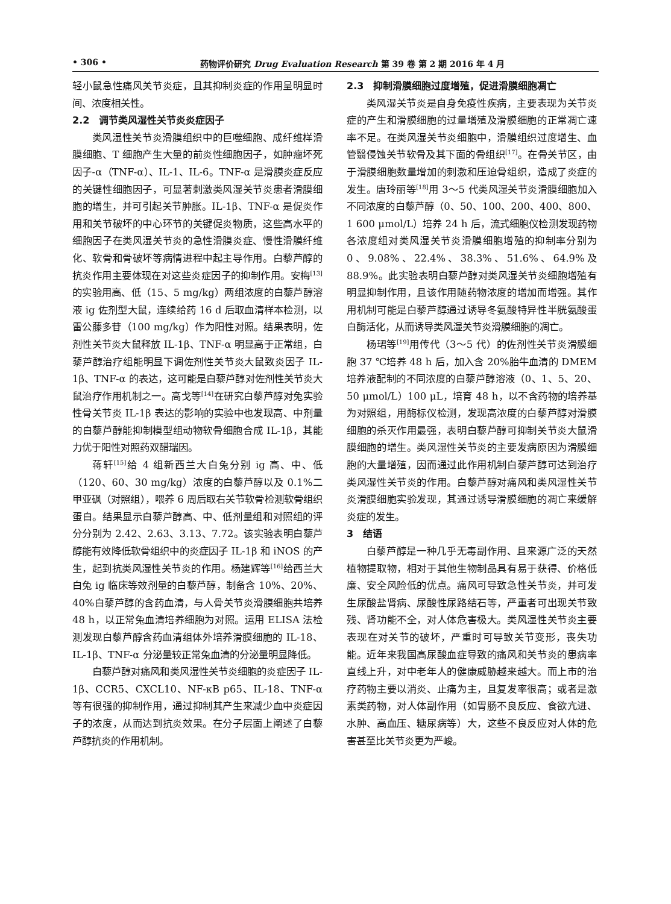• 306 • 药物评价研究 Drug Evaluation Research 第 39 卷 第 2 期 2016 年 4 月
轻小鼠急性痛风关节炎症，且其抑制炎症的作用呈明显时间、浓度相关性。
2.2　调节类风湿性关节炎炎症因子
类风湿性关节炎滑膜组织中的巨噬细胞、成纤维样滑膜细胞、T 细胞产生大量的前炎性细胞因子，如肿瘤坏死因子-α（TNF-α）、IL-1、IL-6。TNF-α 是滑膜炎症反应的关键性细胞因子，可显著刺激类风湿关节炎患者滑膜细胞的增生，并可引起关节肿胀。IL-1β、TNF-α 是促炎作用和关节破坏的中心环节的关键促炎物质，这些高水平的细胞因子在类风湿关节炎的急性滑膜炎症、慢性滑膜纤维化、软骨和骨破坏等病情进程中起主导作用。白藜芦醇的抗炎作用主要体现在对这些炎症因子的抑制作用。安梅<sup>[13]</sup>的实验用高、低（15、5 mg/kg）两组浓度的白藜芦醇溶液 ig 佐剂型大鼠，连续给药 16 d 后取血清样本检测，以雷公藤多苷（100 mg/kg）作为阳性对照。结果表明，佐剂性关节炎大鼠释放 IL-1β、TNF-α 明显高于正常组，白藜芦醇治疗组能明显下调佐剂性关节炎大鼠致炎因子 IL-1β、TNF-α 的表达，这可能是白藜芦醇对佐剂性关节炎大鼠治疗作用机制之一。高戈等<sup>[14]</sup>在研究白藜芦醇对兔实验性骨关节炎 IL-1β 表达的影响的实验中也发现高、中剂量的白藜芦醇能抑制模型组动物软骨细胞合成 IL-1β，其能力优于阳性对照药双醋瑞因。
蒋轩<sup>[15]</sup>给 4 组新西兰大白兔分别 ig 高、中、低（120、60、30 mg/kg）浓度的白藜芦醇以及 0.1%二甲亚砜（对照组），喂养 6 周后取右关节软骨检测软骨组织蛋白。结果显示白藜芦醇高、中、低剂量组和对照组的评分分别为 2.42、2.63、3.13、7.72。该实验表明白藜芦醇能有效降低软骨组织中的炎症因子 IL-1β 和 iNOS 的产生，起到抗类风湿性关节炎的作用。杨建辉等<sup>[16]</sup>给西兰大白兔 ig 临床等效剂量的白藜芦醇，制备含 10%、20%、40%白藜芦醇的含药血清，与人骨关节炎滑膜细胞共培养 48 h，以正常兔血清培养细胞为对照。运用 ELISA 法检测发现白藜芦醇含药血清组体外培养滑膜细胞的 IL-18、IL-1β、TNF-α 分泌量较正常兔血清的分泌量明显降低。
白藜芦醇对痛风和类风湿性关节炎细胞的炎症因子 IL-1β、CCR5、CXCL10、NF-κB p65、IL-18、TNF-α 等有很强的抑制作用，通过抑制其产生来减少血中炎症因子的浓度，从而达到抗炎效果。在分子层面上阐述了白藜芦醇抗炎的作用机制。
2.3　抑制滑膜细胞过度增殖，促进滑膜细胞凋亡
类风湿关节炎是自身免疫性疾病，主要表现为关节炎症的产生和滑膜细胞的过量增殖及滑膜细胞的正常凋亡速率不足。在类风湿关节炎细胞中，滑膜组织过度增生、血管翳侵蚀关节软骨及其下面的骨组织<sup>[17]</sup>。在骨关节区，由于滑膜细胞数量增加的刺激和压迫骨组织，造成了炎症的发生。唐玲丽等<sup>[18]</sup>用 3～5 代类风湿关节炎滑膜细胞加入不同浓度的白藜芦醇（0、50、100、200、400、800、1 600 μmol/L）培养 24 h 后，流式细胞仪检测发现药物各浓度组对类风湿关节炎滑膜细胞增殖的抑制率分别为 0、9.08%、22.4%、38.3%、51.6%、64.9%及 88.9%。此实验表明白藜芦醇对类风湿关节炎细胞增殖有明显抑制作用，且该作用随药物浓度的增加而增强。其作用机制可能是白藜芦醇通过诱导冬氨酸特异性半胱氨酸蛋白酶活化，从而诱导类风湿关节炎滑膜细胞的凋亡。
杨珺等<sup>[19]</sup>用传代（3～5 代）的佐剂性关节炎滑膜细胞 37 ℃培养 48 h 后，加入含 20%胎牛血清的 DMEM 培养液配制的不同浓度的白藜芦醇溶液（0、1、5、20、50 μmol/L）100 μL，培育 48 h，以不含药物的培养基为对照组，用酶标仪检测，发现高浓度的白藜芦醇对滑膜细胞的杀灭作用最强，表明白藜芦醇可抑制关节炎大鼠滑膜细胞的增生。类风湿性关节炎的主要发病原因为滑膜细胞的大量增殖，因而通过此作用机制白藜芦醇可达到治疗类风湿性关节炎的作用。白藜芦醇对痛风和类风湿性关节炎滑膜细胞实验发现，其通过诱导滑膜细胞的凋亡来缓解炎症的发生。
3　结语
白藜芦醇是一种几乎无毒副作用、且来源广泛的天然植物提取物，相对于其他生物制品具有易于获得、价格低廉、安全风险低的优点。痛风可导致急性关节炎，并可发生尿酸盐肾病、尿酸性尿路结石等，严重者可出现关节致残、肾功能不全，对人体危害极大。类风湿性关节炎主要表现在对关节的破坏，严重时可导致关节变形，丧失功能。近年来我国高尿酸血症导致的痛风和关节炎的患病率直线上升，对中老年人的健康威胁越来越大。而上市的治疗药物主要以消炎、止痛为主，且复发率很高；或者是激素类药物，对人体副作用（如胃肠不良反应、食欲亢进、水肿、高血压、糖尿病等）大，这些不良反应对人体的危害甚至比关节炎更为严峻。